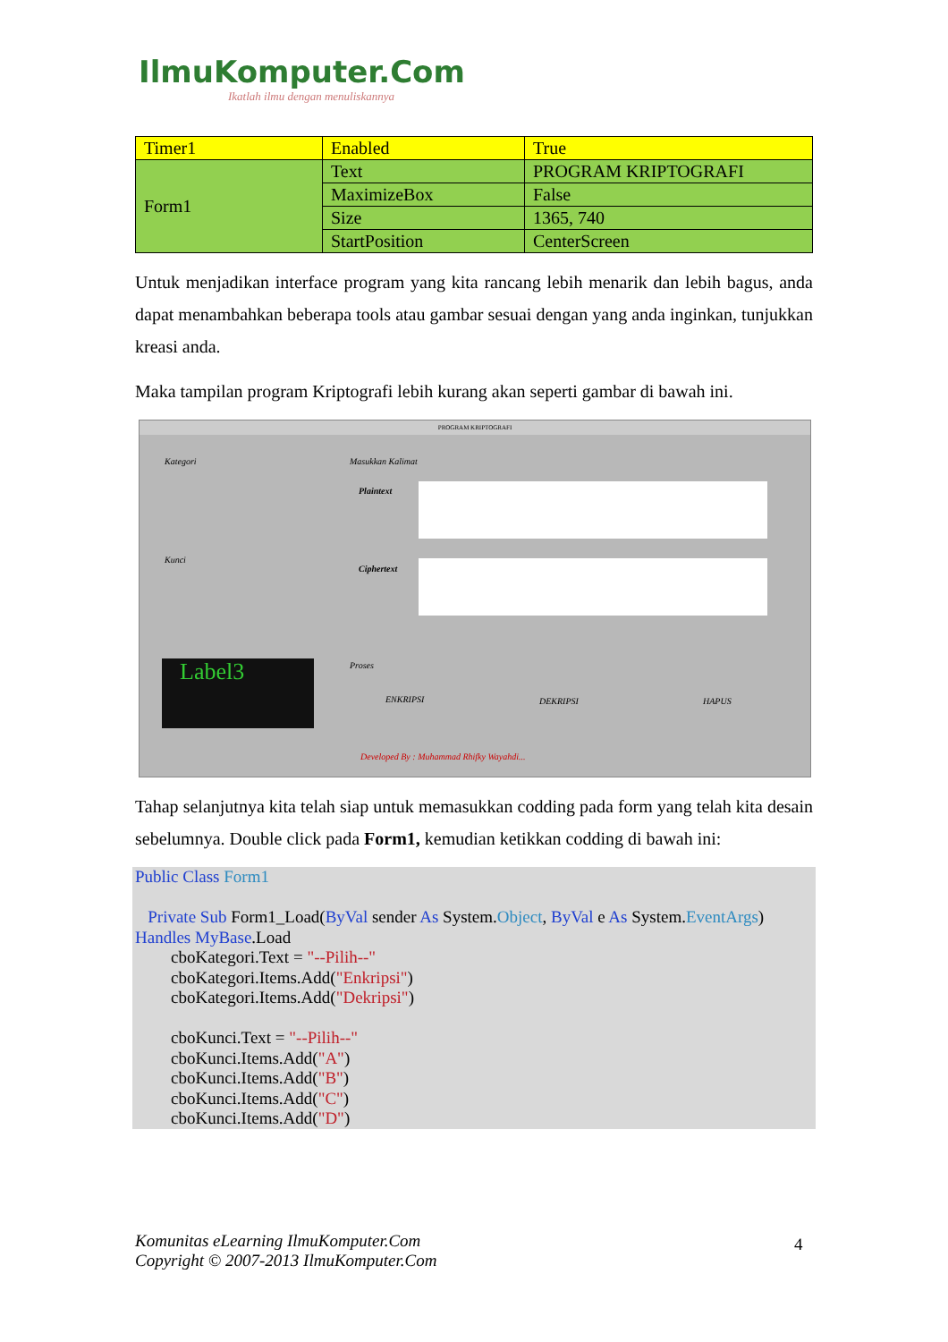IlmuKomputer.Com
Ikatlah ilmu dengan menuliskannya
| Timer1 | Enabled | True |
| Form1 | Text | PROGRAM KRIPTOGRAFI |
| | MaximizeBox | False |
| | Size | 1365, 740 |
| | StartPosition | CenterScreen |
Untuk menjadikan interface program yang kita rancang lebih menarik dan lebih bagus, anda dapat menambahkan beberapa tools atau gambar sesuai dengan yang anda inginkan, tunjukkan kreasi anda.
Maka tampilan program Kriptografi lebih kurang akan seperti gambar di bawah ini.
PROGRAM KRIPTOGRAFI
Kategori Masukkan Kalimat
Plaintext
Kunci
Ciphertext
Label3 Proses
ENKRIPSI DEKRIPSI HAPUS
Developed By : Muhammad Rhifky Wayahdi...
Tahap selanjutnya kita telah siap untuk memasukkan codding pada form yang telah kita desain sebelumnya. Double click pada Form1, kemudian ketikkan codding di bawah ini:
Public Class Form1
Private Sub Form1_Load(ByVal sender As System.Object, ByVal e As System.EventArgs) Handles MyBase.Load
cboKategori.Text = "--Pilih--"
cboKategori.Items.Add("Enkripsi")
cboKategori.Items.Add("Dekripsi")
cboKunci.Text = "--Pilih--"
cboKunci.Items.Add("A")
cboKunci.Items.Add("B")
cboKunci.Items.Add("C")
cboKunci.Items.Add("D")
Komunitas eLearning IlmuKomputer.Com
Copyright © 2007-2013 IlmuKomputer.Com
4